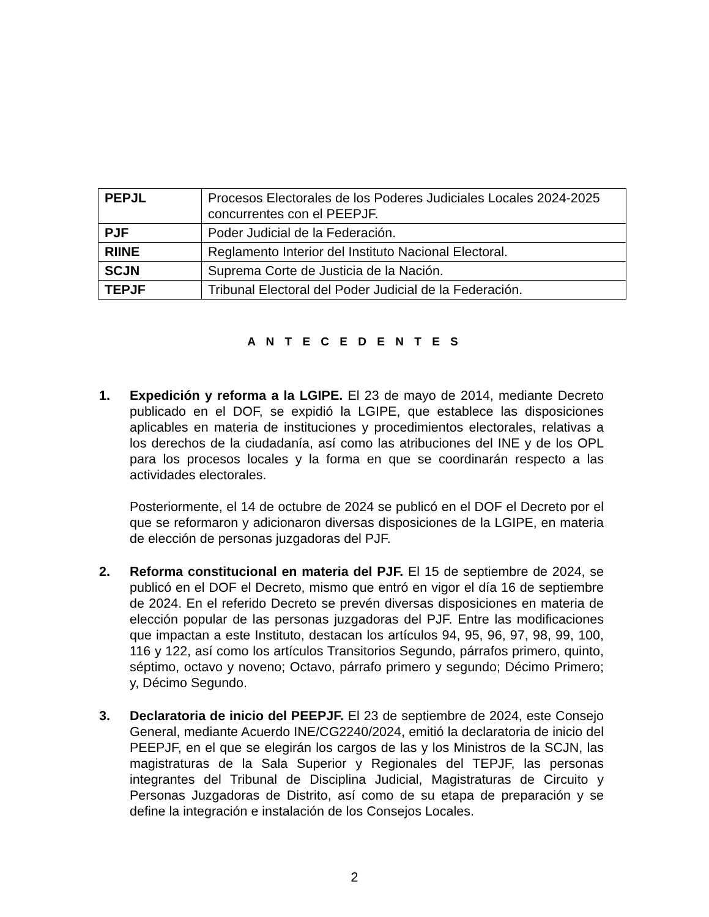| PEPJL | Procesos Electorales de los Poderes Judiciales Locales 2024-2025 concurrentes con el PEEPJF. |
| PJF | Poder Judicial de la Federación. |
| RIINE | Reglamento Interior del Instituto Nacional Electoral. |
| SCJN | Suprema Corte de Justicia de la Nación. |
| TEPJF | Tribunal Electoral del Poder Judicial de la Federación. |
A N T E C E D E N T E S
1. Expedición y reforma a la LGIPE. El 23 de mayo de 2014, mediante Decreto publicado en el DOF, se expidió la LGIPE, que establece las disposiciones aplicables en materia de instituciones y procedimientos electorales, relativas a los derechos de la ciudadanía, así como las atribuciones del INE y de los OPL para los procesos locales y la forma en que se coordinarán respecto a las actividades electorales.
Posteriormente, el 14 de octubre de 2024 se publicó en el DOF el Decreto por el que se reformaron y adicionaron diversas disposiciones de la LGIPE, en materia de elección de personas juzgadoras del PJF.
2. Reforma constitucional en materia del PJF. El 15 de septiembre de 2024, se publicó en el DOF el Decreto, mismo que entró en vigor el día 16 de septiembre de 2024. En el referido Decreto se prevén diversas disposiciones en materia de elección popular de las personas juzgadoras del PJF. Entre las modificaciones que impactan a este Instituto, destacan los artículos 94, 95, 96, 97, 98, 99, 100, 116 y 122, así como los artículos Transitorios Segundo, párrafos primero, quinto, séptimo, octavo y noveno; Octavo, párrafo primero y segundo; Décimo Primero; y, Décimo Segundo.
3. Declaratoria de inicio del PEEPJF. El 23 de septiembre de 2024, este Consejo General, mediante Acuerdo INE/CG2240/2024, emitió la declaratoria de inicio del PEEPJF, en el que se elegirán los cargos de las y los Ministros de la SCJN, las magistraturas de la Sala Superior y Regionales del TEPJF, las personas integrantes del Tribunal de Disciplina Judicial, Magistraturas de Circuito y Personas Juzgadoras de Distrito, así como de su etapa de preparación y se define la integración e instalación de los Consejos Locales.
2